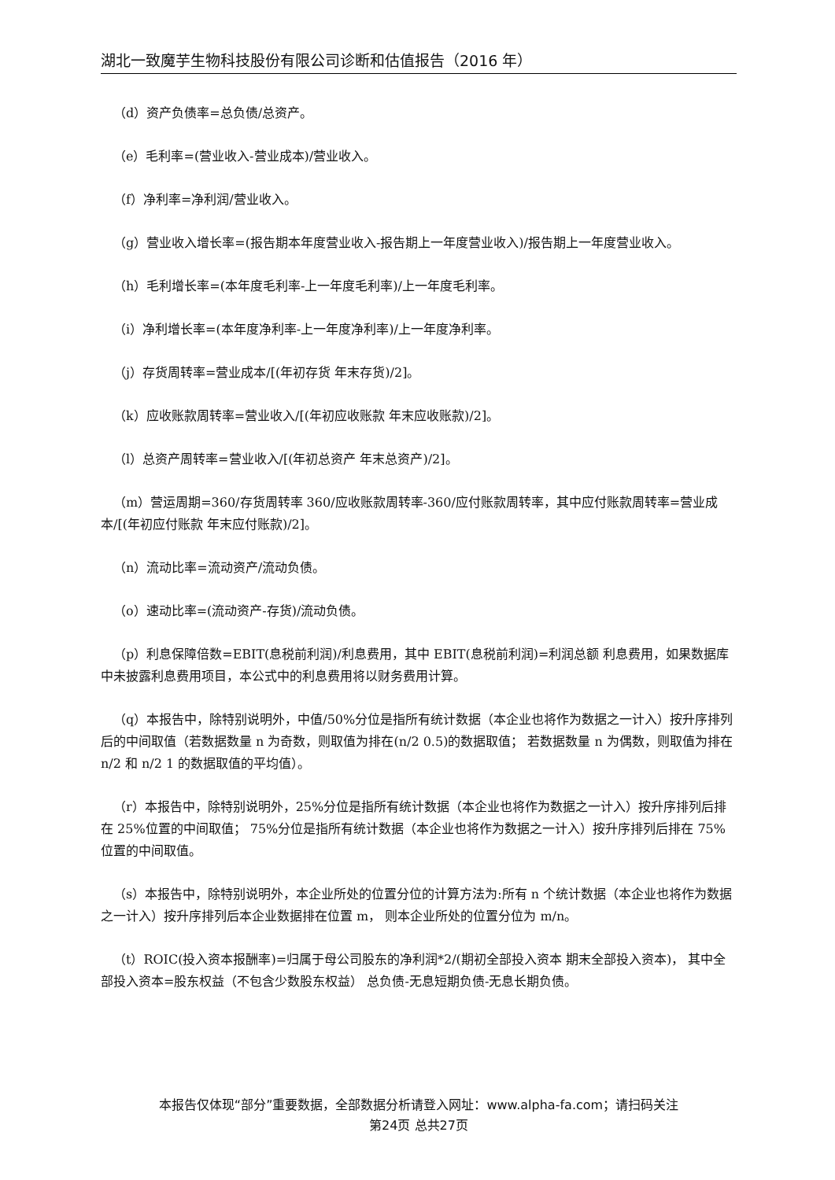湖北一致魔芋生物科技股份有限公司诊断和估值报告（2016 年）
（d）资产负债率=总负债/总资产。
（e）毛利率=(营业收入-营业成本)/营业收入。
（f）净利率=净利润/营业收入。
（g）营业收入增长率=(报告期本年度营业收入-报告期上一年度营业收入)/报告期上一年度营业收入。
（h）毛利增长率=(本年度毛利率-上一年度毛利率)/上一年度毛利率。
（i）净利增长率=(本年度净利率-上一年度净利率)/上一年度净利率。
（j）存货周转率=营业成本/[(年初存货 年末存货)/2]。
（k）应收账款周转率=营业收入/[(年初应收账款 年末应收账款)/2]。
（l）总资产周转率=营业收入/[(年初总资产 年末总资产)/2]。
（m）营运周期=360/存货周转率 360/应收账款周转率-360/应付账款周转率，其中应付账款周转率=营业成本/[(年初应付账款 年末应付账款)/2]。
（n）流动比率=流动资产/流动负债。
（o）速动比率=(流动资产-存货)/流动负债。
（p）利息保障倍数=EBIT(息税前利润)/利息费用，其中 EBIT(息税前利润)=利润总额 利息费用，如果数据库中未披露利息费用项目，本公式中的利息费用将以财务费用计算。
（q）本报告中，除特别说明外，中值/50%分位是指所有统计数据（本企业也将作为数据之一计入）按升序排列后的中间取值（若数据数量 n 为奇数，则取值为排在(n/2 0.5)的数据取值； 若数据数量 n 为偶数，则取值为排在 n/2 和 n/2 1 的数据取值的平均值）。
（r）本报告中，除特别说明外，25%分位是指所有统计数据（本企业也将作为数据之一计入）按升序排列后排在 25%位置的中间取值； 75%分位是指所有统计数据（本企业也将作为数据之一计入）按升序排列后排在 75%位置的中间取值。
（s）本报告中，除特别说明外，本企业所处的位置分位的计算方法为:所有 n 个统计数据（本企业也将作为数据之一计入）按升序排列后本企业数据排在位置 m， 则本企业所处的位置分位为 m/n。
（t）ROIC(投入资本报酬率)=归属于母公司股东的净利润*2/(期初全部投入资本 期末全部投入资本)， 其中全部投入资本=股东权益（不包含少数股东权益） 总负债-无息短期负债-无息长期负债。
本报告仅体现“部分”重要数据，全部数据分析请登入网址：www.alpha-fa.com；请扫码关注
第24页 总共27页